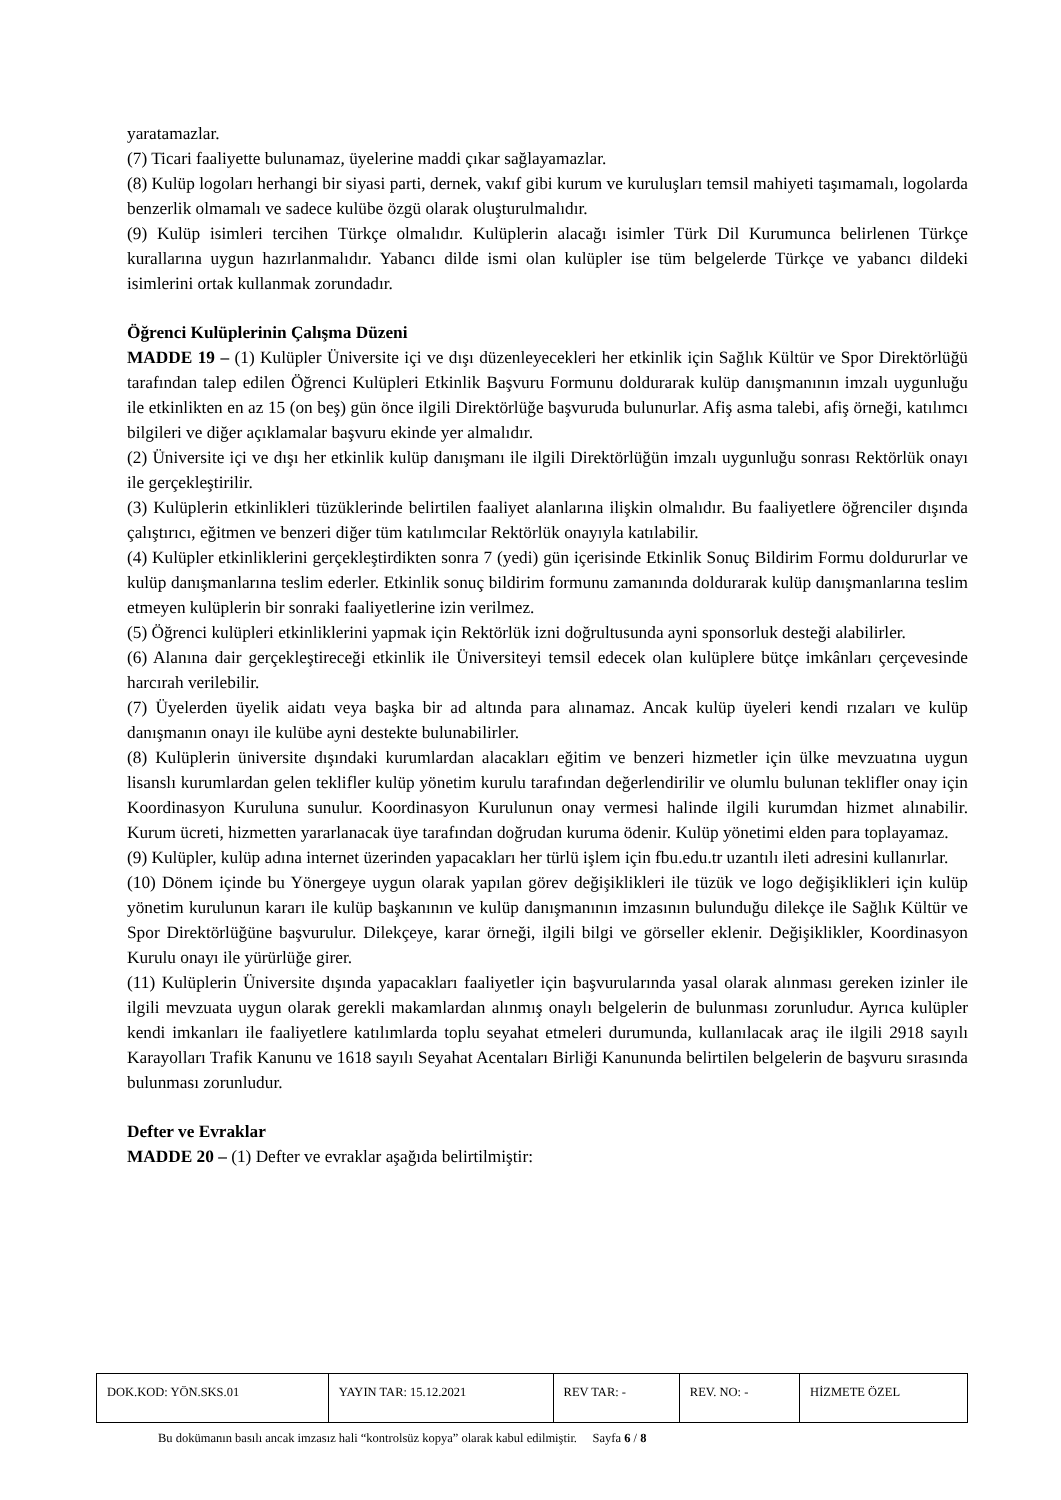yaratamazlar.
(7) Ticari faaliyette bulunamaz, üyelerine maddi çıkar sağlayamazlar.
(8) Kulüp logoları herhangi bir siyasi parti, dernek, vakıf gibi kurum ve kuruluşları temsil mahiyeti taşımamalı, logolarda benzerlik olmamalı ve sadece kulübe özgü olarak oluşturulmalıdır.
(9) Kulüp isimleri tercihen Türkçe olmalıdır. Kulüplerin alacağı isimler Türk Dil Kurumunca belirlenen Türkçe kurallarına uygun hazırlanmalıdır. Yabancı dilde ismi olan kulüpler ise tüm belgelerde Türkçe ve yabancı dildeki isimlerini ortak kullanmak zorundadır.
Öğrenci Kulüplerinin Çalışma Düzeni
MADDE 19 – (1) Kulüpler Üniversite içi ve dışı düzenleyecekleri her etkinlik için Sağlık Kültür ve Spor Direktörlüğü tarafından talep edilen Öğrenci Kulüpleri Etkinlik Başvuru Formunu doldurarak kulüp danışmanının imzalı uygunluğu ile etkinlikten en az 15 (on beş) gün önce ilgili Direktörlüğe başvuruda bulunurlar. Afiş asma talebi, afiş örneği, katılımcı bilgileri ve diğer açıklamalar başvuru ekinde yer almalıdır.
(2) Üniversite içi ve dışı her etkinlik kulüp danışmanı ile ilgili Direktörlüğün imzalı uygunluğu sonrası Rektörlük onayı ile gerçekleştirilir.
(3) Kulüplerin etkinlikleri tüzüklerinde belirtilen faaliyet alanlarına ilişkin olmalıdır. Bu faaliyetlere öğrenciler dışında çalıştırıcı, eğitmen ve benzeri diğer tüm katılımcılar Rektörlük onayıyla katılabilir.
(4) Kulüpler etkinliklerini gerçekleştirdikten sonra 7 (yedi) gün içerisinde Etkinlik Sonuç Bildirim Formu doldururlar ve kulüp danışmanlarına teslim ederler. Etkinlik sonuç bildirim formunu zamanında doldurarak kulüp danışmanlarına teslim etmeyen kulüplerin bir sonraki faaliyetlerine izin verilmez.
(5) Öğrenci kulüpleri etkinliklerini yapmak için Rektörlük izni doğrultusunda ayni sponsorluk desteği alabilirler.
(6) Alanına dair gerçekleştireceği etkinlik ile Üniversiteyi temsil edecek olan kulüplere bütçe imkânları çerçevesinde harcırah verilebilir.
(7) Üyelerden üyelik aidatı veya başka bir ad altında para alınamaz. Ancak kulüp üyeleri kendi rızaları ve kulüp danışmanın onayı ile kulübe ayni destekte bulunabilirler.
(8) Kulüplerin üniversite dışındaki kurumlardan alacakları eğitim ve benzeri hizmetler için ülke mevzuatına uygun lisanslı kurumlardan gelen teklifler kulüp yönetim kurulu tarafından değerlendirilir ve olumlu bulunan teklifler onay için Koordinasyon Kuruluna sunulur. Koordinasyon Kurulunun onay vermesi halinde ilgili kurumdan hizmet alınabilir. Kurum ücreti, hizmetten yararlanacak üye tarafından doğrudan kuruma ödenir. Kulüp yönetimi elden para toplayamaz.
(9) Kulüpler, kulüp adına internet üzerinden yapacakları her türlü işlem için fbu.edu.tr uzantılı ileti adresini kullanırlar.
(10) Dönem içinde bu Yönergeye uygun olarak yapılan görev değişiklikleri ile tüzük ve logo değişiklikleri için kulüp yönetim kurulunun kararı ile kulüp başkanının ve kulüp danışmanının imzasının bulunduğu dilekçe ile Sağlık Kültür ve Spor Direktörlüğüne başvurulur. Dilekçeye, karar örneği, ilgili bilgi ve görseller eklenir. Değişiklikler, Koordinasyon Kurulu onayı ile yürürlüğe girer.
(11) Kulüplerin Üniversite dışında yapacakları faaliyetler için başvurularında yasal olarak alınması gereken izinler ile ilgili mevzuata uygun olarak gerekli makamlardan alınmış onaylı belgelerin de bulunması zorunludur. Ayrıca kulüpler kendi imkanları ile faaliyetlere katılımlarda toplu seyahat etmeleri durumunda, kullanılacak araç ile ilgili 2918 sayılı Karayolları Trafik Kanunu ve 1618 sayılı Seyahat Acentaları Birliği Kanununda belirtilen belgelerin de başvuru sırasında bulunması zorunludur.
Defter ve Evraklar
MADDE 20 – (1) Defter ve evraklar aşağıda belirtilmiştir:
| DOK.KOD: YÖN.SKS.01 | YAYIN TAR: 15.12.2021 | REV TAR: - | REV. NO: - | HİZMETE ÖZEL |
Bu dokümanın basılı ancak imzasız hali “kontrolsüz kopya” olarak kabul edilmiştir. Sayfa 6 / 8